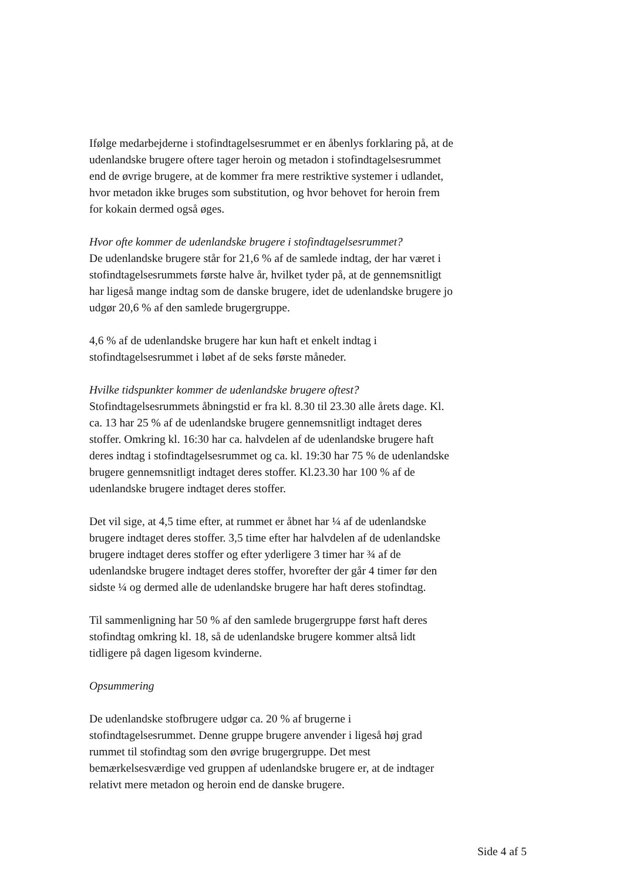Ifølge medarbejderne i stofindtagelsesrummet er en åbenlys forklaring på, at de udenlandske brugere oftere tager heroin og metadon i stofindtagelsesrummet end de øvrige brugere, at de kommer fra mere restriktive systemer i udlandet, hvor metadon ikke bruges som substitution, og hvor behovet for heroin frem for kokain dermed også øges.
Hvor ofte kommer de udenlandske brugere i stofindtagelsesrummet?
De udenlandske brugere står for 21,6 % af de samlede indtag, der har været i stofindtagelsesrummets første halve år, hvilket tyder på, at de gennemsnitligt har ligeså mange indtag som de danske brugere, idet de udenlandske brugere jo udgør 20,6 % af den samlede brugergruppe.
4,6 % af de udenlandske brugere har kun haft et enkelt indtag i stofindtagelsesrummet i løbet af de seks første måneder.
Hvilke tidspunkter kommer de udenlandske brugere oftest?
Stofindtagelsesrummets åbningstid er fra kl. 8.30 til 23.30 alle årets dage. Kl. ca. 13 har 25 % af de udenlandske brugere gennemsnitligt indtaget deres stoffer. Omkring kl. 16:30 har ca. halvdelen af de udenlandske brugere haft deres indtag i stofindtagelsesrummet og ca. kl. 19:30 har 75 % de udenlandske brugere gennemsnitligt indtaget deres stoffer. Kl.23.30 har 100 % af de udenlandske brugere indtaget deres stoffer.
Det vil sige, at 4,5 time efter, at rummet er åbnet har ¼ af de udenlandske brugere indtaget deres stoffer. 3,5 time efter har halvdelen af de udenlandske brugere indtaget deres stoffer og efter yderligere 3 timer har ¾ af de udenlandske brugere indtaget deres stoffer, hvorefter der går 4 timer før den sidste ¼ og dermed alle de udenlandske brugere har haft deres stofindtag.
Til sammenligning har 50 % af den samlede brugergruppe først haft deres stofindtag omkring kl. 18, så de udenlandske brugere kommer altså lidt tidligere på dagen ligesom kvinderne.
Opsummering
De udenlandske stofbrugere udgør ca. 20 % af brugerne i stofindtagelsesrummet. Denne gruppe brugere anvender i ligeså høj grad rummet til stofindtag som den øvrige brugergruppe. Det mest bemærkelsesværdige ved gruppen af udenlandske brugere er, at de indtager relativt mere metadon og heroin end de danske brugere.
Side 4 af 5